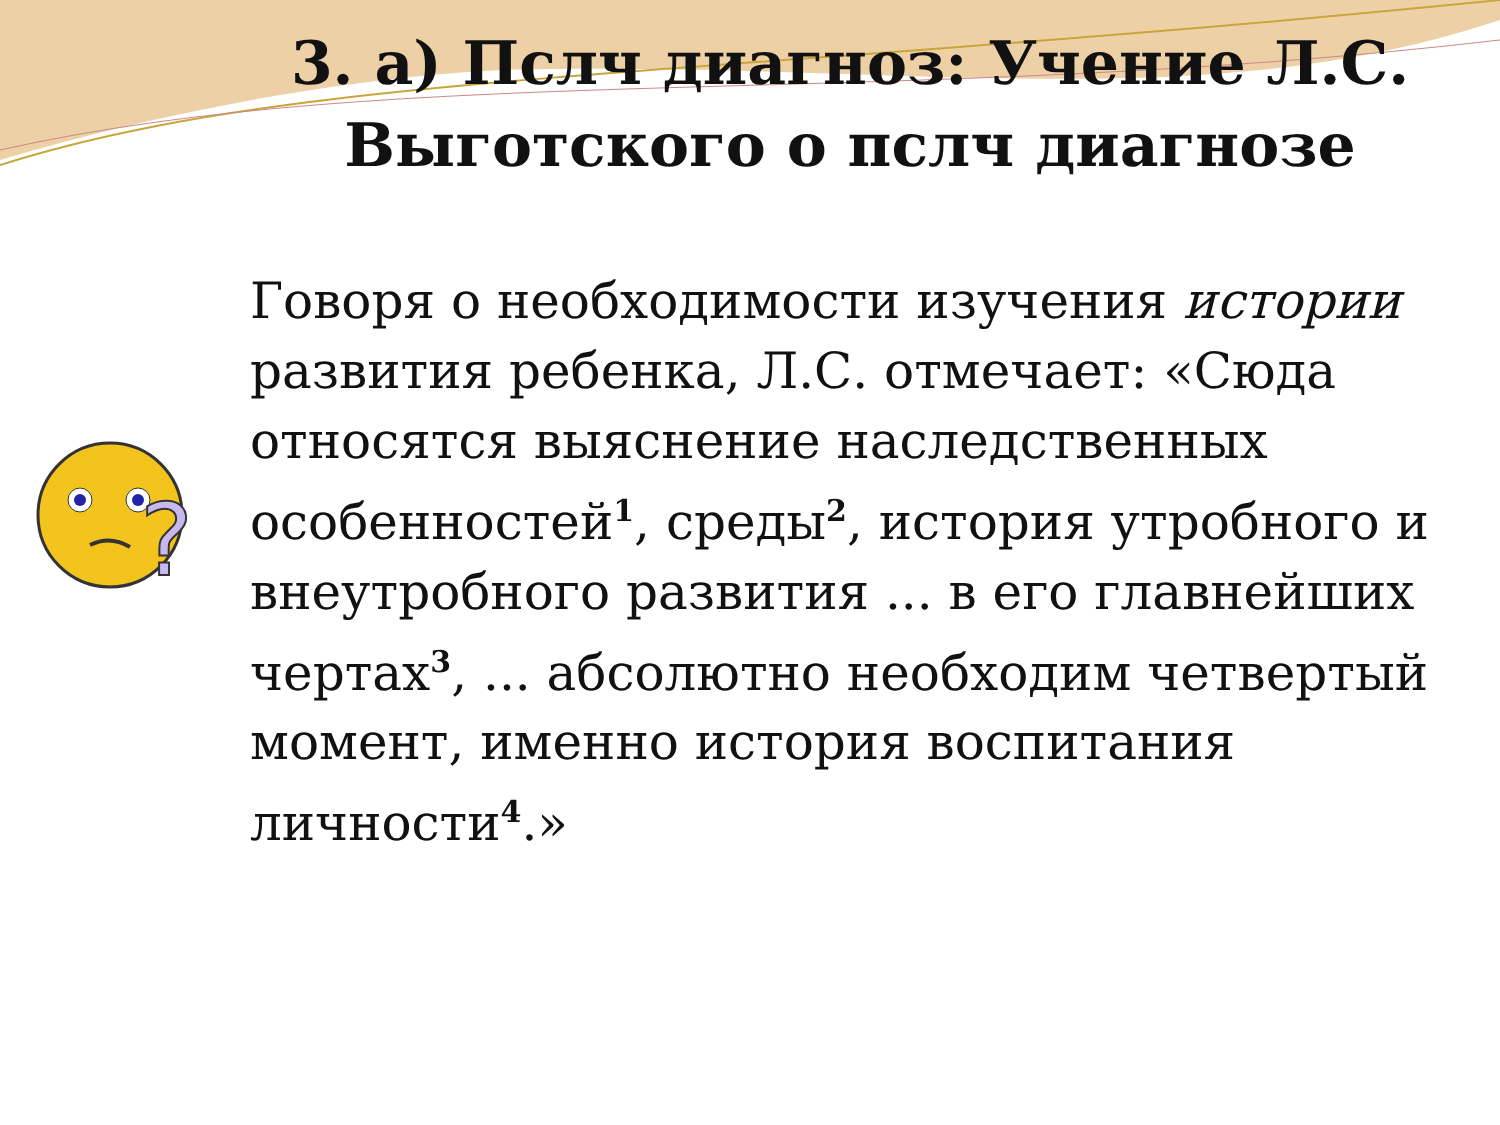3. а) Пслч диагноз: Учение Л.С. Выготского о пслч диагнозе
?
Говоря о необходимости изучения истории развития ребенка, Л.С. отмечает: «Сюда относятся выяснение наследственных особенностей<sup>1</sup>, среды<sup>2</sup>, история утробного и внеутробного развития ... в его главнейших чертах<sup>3</sup>, ... абсолютно необходим четвертый момент, именно история воспитания личности<sup>4</sup>.»